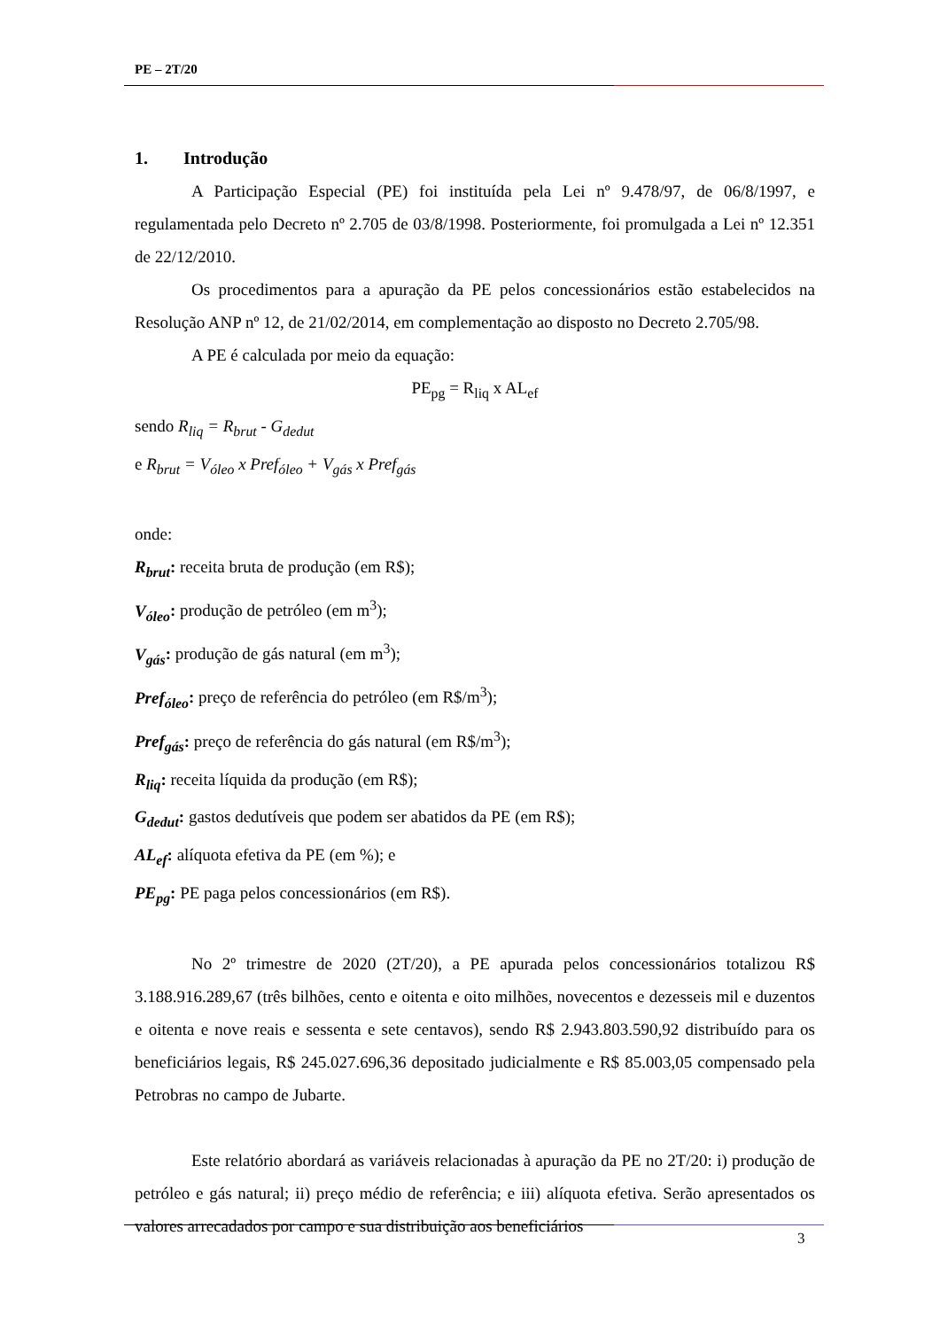PE – 2T/20
1. Introdução
A Participação Especial (PE) foi instituída pela Lei nº 9.478/97, de 06/8/1997, e regulamentada pelo Decreto nº 2.705 de 03/8/1998. Posteriormente, foi promulgada a Lei nº 12.351 de 22/12/2010.
Os procedimentos para a apuração da PE pelos concessionários estão estabelecidos na Resolução ANP nº 12, de 21/02/2014, em complementação ao disposto no Decreto 2.705/98.
A PE é calculada por meio da equação:
PE<sub>pg</sub> = R<sub>liq</sub> x AL<sub>ef</sub>
sendo R<sub>liq</sub> = R<sub>brut</sub> - G<sub>dedut</sub>
e R<sub>brut</sub> = V<sub>óleo</sub> x Pref<sub>óleo</sub> + V<sub>gás</sub> x Pref<sub>gás</sub>
onde:
R<sub>brut</sub>: receita bruta de produção (em R$);
V<sub>óleo</sub>: produção de petróleo (em m<sup>3</sup>);
V<sub>gás</sub>: produção de gás natural (em m<sup>3</sup>);
Pref<sub>óleo</sub>: preço de referência do petróleo (em R$/m<sup>3</sup>);
Pref<sub>gás</sub>: preço de referência do gás natural (em R$/m<sup>3</sup>);
R<sub>liq</sub>: receita líquida da produção (em R$);
G<sub>dedut</sub>: gastos dedutíveis que podem ser abatidos da PE (em R$);
AL<sub>ef</sub>: alíquota efetiva da PE (em %); e
PE<sub>pg</sub>: PE paga pelos concessionários (em R$).
No 2º trimestre de 2020 (2T/20), a PE apurada pelos concessionários totalizou R$ 3.188.916.289,67 (três bilhões, cento e oitenta e oito milhões, novecentos e dezesseis mil e duzentos e oitenta e nove reais e sessenta e sete centavos), sendo R$ 2.943.803.590,92 distribuído para os beneficiários legais, R$ 245.027.696,36 depositado judicialmente e R$ 85.003,05 compensado pela Petrobras no campo de Jubarte.
Este relatório abordará as variáveis relacionadas à apuração da PE no 2T/20: i) produção de petróleo e gás natural; ii) preço médio de referência; e iii) alíquota efetiva. Serão apresentados os valores arrecadados por campo e sua distribuição aos beneficiários
3